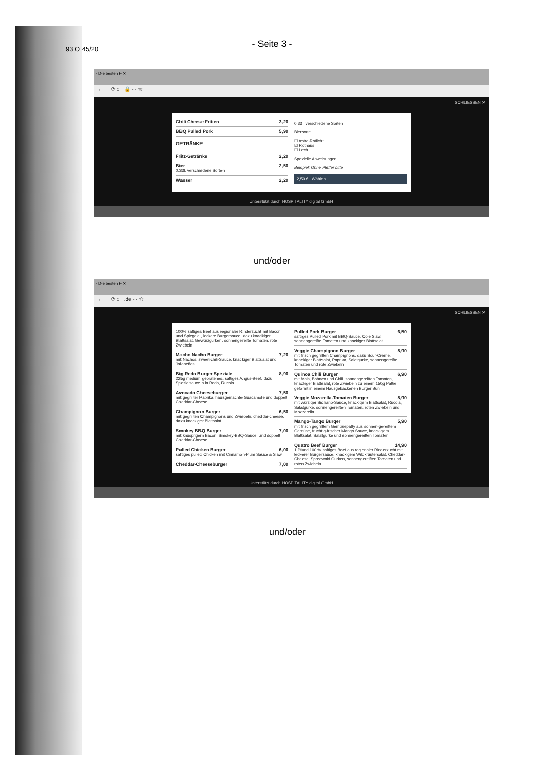93 O 45/20
- Seite 3 -
- Die besten F ✕
← → ⟳ ⌂ 🔒 ··· ☆
SCHLIESSEN ✕
Chili Cheese Fritten 3,20
BBQ Pulled Pork 5,90
GETRÄNKE
Fritz-Getränke 2,20
Bier 2,50
0,33l, verschiedene Sorten
Wasser 2,20
0,33l, verschiedene Sorten
Biersorte
☐ Astra-Rotlicht
☑ Rothaus
☐ Lech
Spezielle Anweisungen
Beispiel: Ohne Pfeffer bitte
2,50 € Wählen
Unterstützt durch HOSPITALITY digital GmbH
und/oder
- Die besten F ✕
← → ⟳ ⌂ .de ··· ☆
SCHLIESSEN ✕
100% saftiges Beef aus regionaler Rinderzucht mit Bacon und Spiegelei, leckere Burgersauce, dazu knackiger Blattsalat, Gewürzgurken, sonnengereifte Tomaten, rote Zwiebeln
Macho Nacho Burger 7,20
mit Nachos, sweet-chili-Sauce, knackiger Blattsalat und Jalapeños
Big Redo Burger Speziale 8,90
225g medium gebratenes, saftiges Angus-Beef, dazu Spezialsauce a la Redo, Rucola
Avocado Cheeseburger 7,50
mit gegrillter Paprika, hausgemachte Guacamole und doppelt Cheddar-Cheese
Champignon Burger 6,50
mit gegrillten Champignons und Zwiebeln, cheddar-cheese, dazu knackiger Blattsalat
Smokey BBQ Burger 7,00
mit knusprigem Bacon, Smokey-BBQ-Sauce, und doppelt Cheddar-Cheese
Pulled Chicken Burger 6,00
saftiges pulled Chicken mit Cinnamon-Plum Sauce & Slaw
Cheddar-Cheeseburger 7,00
Pulled Pork Burger 6,50
saftiges Pulled Pork mit BBQ-Sauce, Cole Slaw, sonnengereifte Tomaten und knackiger Blattsalat
Veggie Champignon Burger 5,90
mit frisch gegrillten Champignons, dazu Sour-Creme, knackiger Blattsalat, Paprika, Salatgurke, sonnengereifte Tomaten und rote Zwiebeln
Quinoa Chili Burger 6,90
mit Mais, Bohnen und Chili, sonnengereiften Tomaten, knackiger Blattsalat, rote Zwiebeln zu einem 150g Pattie geformt in einem Hausgebackenen Burger Bun
Veggie Mozarella-Tomaten Burger 5,90
mit würziger Siciliano-Sauce, knackigem Blattsalat, Rucola, Salatgurke, sonnengereiften Tomaten, roten Zwiebeln und Mozzarella
Mango-Tango Burger 5,90
mit frisch gegrilltem Gemüsepatty aus sonnen-gereiftem Gemüse, fruchtig-frischer Mango Sauce, knackigem Blattsalat, Salatgurke und sonnengereiften Tomaten
Quatro Beef Burger 14,90
1 Pfund 100 % saftiges Beef aus regionaler Rinderzucht mit leckerer Burgersauce, knackigem Wildkräutersalat, Cheddar-Cheese, Spreewald Gurken, sonnengereiften Tomaten und roten Zwiebeln
Unterstützt durch HOSPITALITY digital GmbH
und/oder